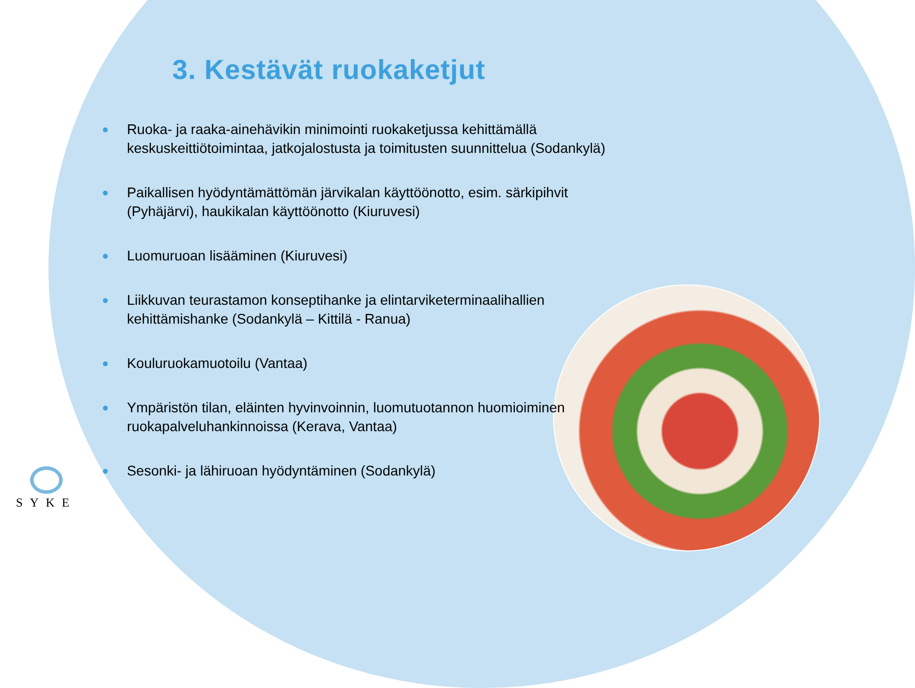3. Kestävät ruokaketjut
● Ruoka- ja raaka-ainehävikin minimointi ruokaketjussa kehittämällä keskuskeittiötoimintaa, jatkojalostusta ja toimitusten suunnittelua (Sodankylä)
● Paikallisen hyödyntämättömän järvikalan käyttöönotto, esim. särkipihvit (Pyhäjärvi), haukikalan käyttöönotto (Kiuruvesi)
● Luomuruoan lisääminen (Kiuruvesi)
● Liikkuvan teurastamon konseptihanke ja elintarviketerminaalihallien kehittämishanke (Sodankylä – Kittilä - Ranua)
● Kouluruokamuotoilu (Vantaa)
● Ympäristön tilan, eläinten hyvinvoinnin, luomutuotannon huomioiminen ruokapalveluhankinnoissa (Kerava, Vantaa)
● Sesonki- ja lähiruoan hyödyntäminen (Sodankylä)
SYKE